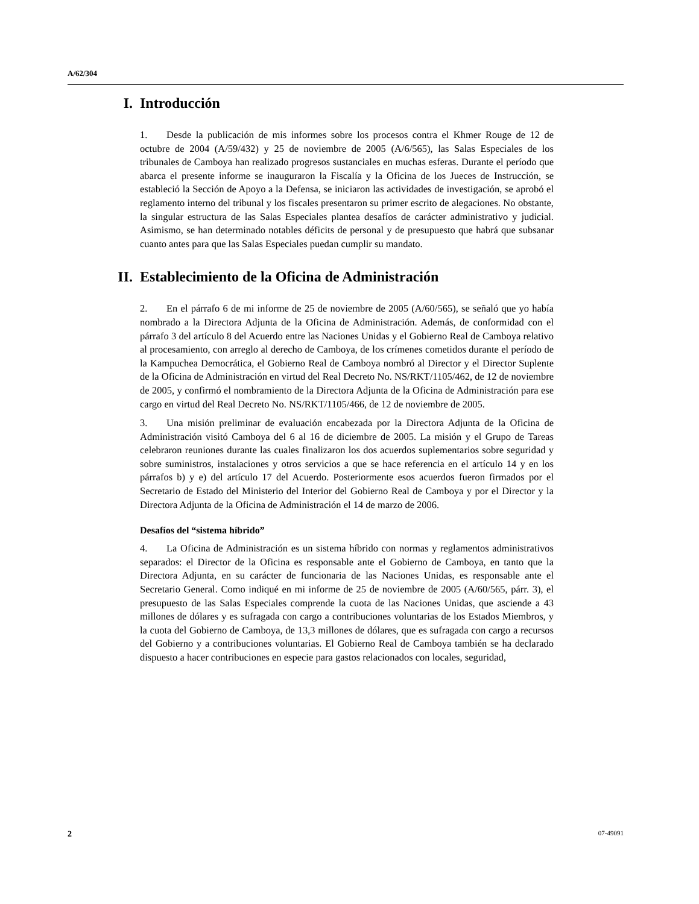A/62/304
I. Introducción
1. Desde la publicación de mis informes sobre los procesos contra el Khmer Rouge de 12 de octubre de 2004 (A/59/432) y 25 de noviembre de 2005 (A/6/565), las Salas Especiales de los tribunales de Camboya han realizado progresos sustanciales en muchas esferas. Durante el período que abarca el presente informe se inauguraron la Fiscalía y la Oficina de los Jueces de Instrucción, se estableció la Sección de Apoyo a la Defensa, se iniciaron las actividades de investigación, se aprobó el reglamento interno del tribunal y los fiscales presentaron su primer escrito de alegaciones. No obstante, la singular estructura de las Salas Especiales plantea desafíos de carácter administrativo y judicial. Asimismo, se han determinado notables déficits de personal y de presupuesto que habrá que subsanar cuanto antes para que las Salas Especiales puedan cumplir su mandato.
II. Establecimiento de la Oficina de Administración
2. En el párrafo 6 de mi informe de 25 de noviembre de 2005 (A/60/565), se señaló que yo había nombrado a la Directora Adjunta de la Oficina de Administración. Además, de conformidad con el párrafo 3 del artículo 8 del Acuerdo entre las Naciones Unidas y el Gobierno Real de Camboya relativo al procesamiento, con arreglo al derecho de Camboya, de los crímenes cometidos durante el período de la Kampuchea Democrática, el Gobierno Real de Camboya nombró al Director y el Director Suplente de la Oficina de Administración en virtud del Real Decreto No. NS/RKT/1105/462, de 12 de noviembre de 2005, y confirmó el nombramiento de la Directora Adjunta de la Oficina de Administración para ese cargo en virtud del Real Decreto No. NS/RKT/1105/466, de 12 de noviembre de 2005.
3. Una misión preliminar de evaluación encabezada por la Directora Adjunta de la Oficina de Administración visitó Camboya del 6 al 16 de diciembre de 2005. La misión y el Grupo de Tareas celebraron reuniones durante las cuales finalizaron los dos acuerdos suplementarios sobre seguridad y sobre suministros, instalaciones y otros servicios a que se hace referencia en el artículo 14 y en los párrafos b) y e) del artículo 17 del Acuerdo. Posteriormente esos acuerdos fueron firmados por el Secretario de Estado del Ministerio del Interior del Gobierno Real de Camboya y por el Director y la Directora Adjunta de la Oficina de Administración el 14 de marzo de 2006.
Desafíos del “sistema híbrido”
4. La Oficina de Administración es un sistema híbrido con normas y reglamentos administrativos separados: el Director de la Oficina es responsable ante el Gobierno de Camboya, en tanto que la Directora Adjunta, en su carácter de funcionaria de las Naciones Unidas, es responsable ante el Secretario General. Como indiqué en mi informe de 25 de noviembre de 2005 (A/60/565, párr. 3), el presupuesto de las Salas Especiales comprende la cuota de las Naciones Unidas, que asciende a 43 millones de dólares y es sufragada con cargo a contribuciones voluntarias de los Estados Miembros, y la cuota del Gobierno de Camboya, de 13,3 millones de dólares, que es sufragada con cargo a recursos del Gobierno y a contribuciones voluntarias. El Gobierno Real de Camboya también se ha declarado dispuesto a hacer contribuciones en especie para gastos relacionados con locales, seguridad,
2 07-49091